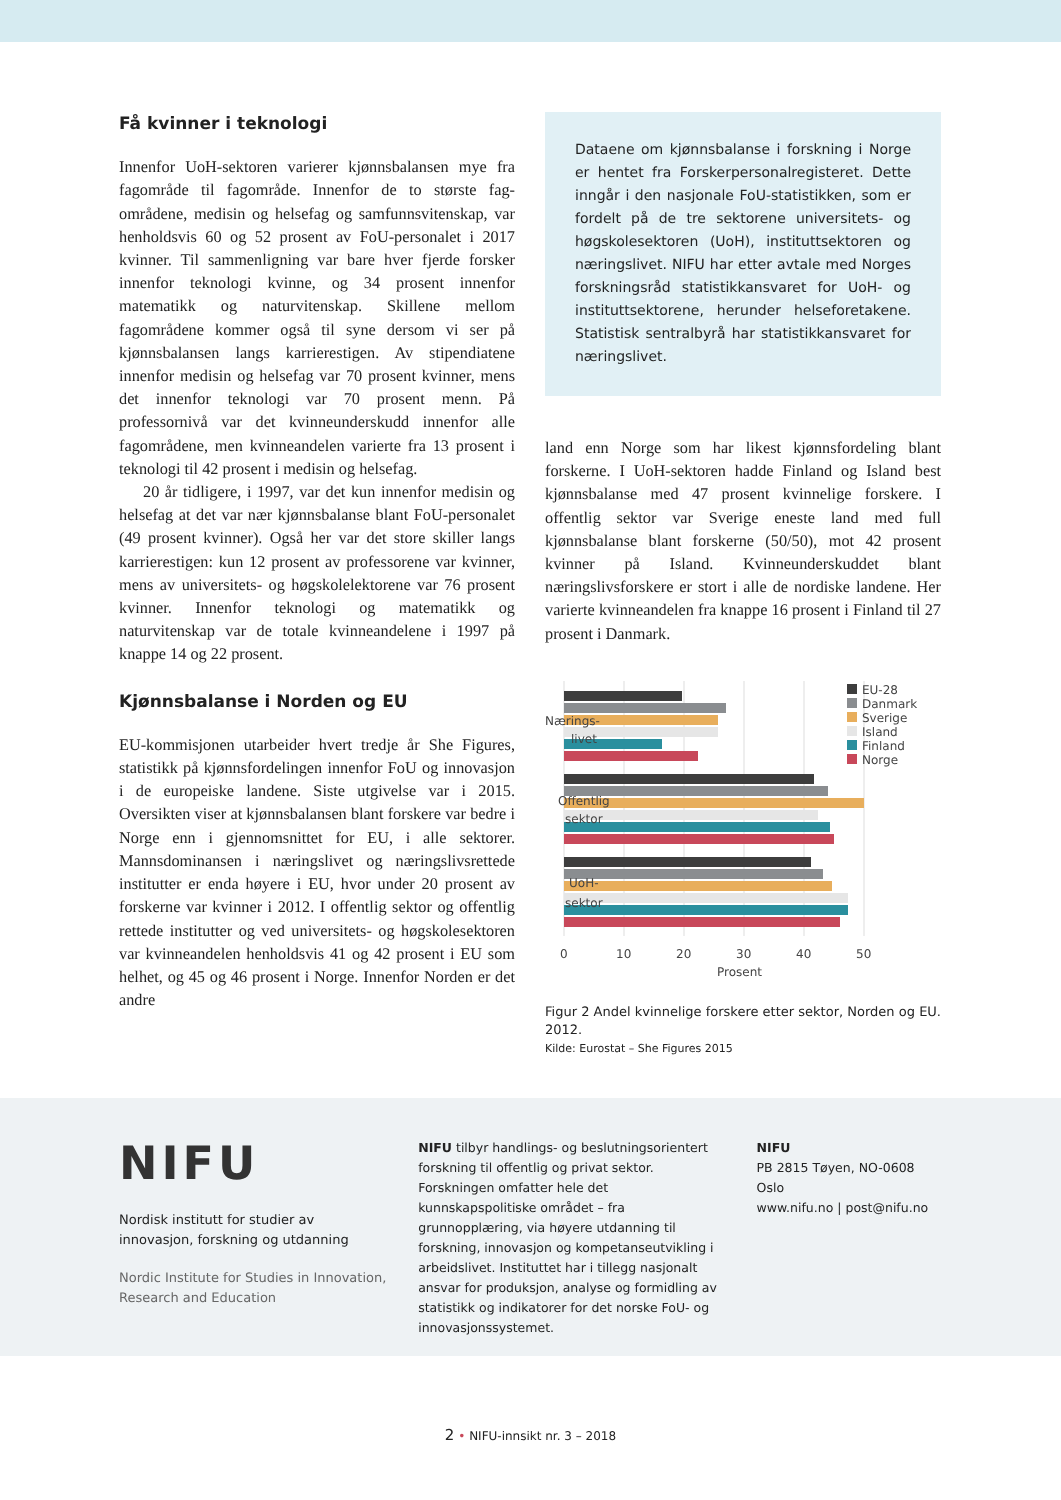Få kvinner i teknologi
Innenfor UoH-sektoren varierer kjønnsbalansen mye fra fagområde til fagområde. Innenfor de to største fag­områdene, medisin og helsefag og samfunnsvitenskap, var henholdsvis 60 og 52 prosent av FoU-personalet i 2017 kvinner. Til sammenligning var bare hver fjerde forsker innenfor teknologi kvinne, og 34 prosent innen­for matematikk og naturvitenskap. Skillene mellom fagområdene kommer også til syne dersom vi ser på kjønnsbalansen langs karrierestigen. Av stipendiatene innenfor medisin og helsefag var 70 prosent kvinner, mens det innenfor teknologi var 70 prosent menn. På professornivå var det kvinneunderskudd innenfor alle fagområdene, men kvinneandelen varierte fra 13 pro­sent i teknologi til 42 prosent i medisin og helsefag.
20 år tidligere, i 1997, var det kun innenfor medisin og helsefag at det var nær kjønnsbalanse blant FoU-personalet (49 prosent kvinner). Også her var det store skiller langs karrierestigen: kun 12 prosent av profes­sorene var kvinner, mens av universitets- og høgsko­lelektorene var 76 prosent kvinner. Innenfor teknologi og matematikk og naturvitenskap var de totale kvinne­andelene i 1997 på knappe 14 og 22 prosent.
Kjønnsbalanse i Norden og EU
EU-kommisjonen utarbeider hvert tredje år She Figu­res, statistikk på kjønnsfordelingen innenfor FoU og innovasjon i de europeiske landene. Siste utgivelse var i 2015. Oversikten viser at kjønnsbalansen blant for­skere var bedre i Norge enn i gjennomsnittet for EU, i alle sektorer. Mannsdominansen i næringslivet og næ­ringslivsrettede institutter er enda høyere i EU, hvor under 20 prosent av forskerne var kvinner i 2012. I offentlig sektor og offentlig rettede institutter og ved universitets- og høgskolesektoren var kvinneandelen henholdsvis 41 og 42 prosent i EU som helhet, og 45 og 46 prosent i Norge. Innenfor Norden er det andre
Dataene om kjønnsbalanse i forskning i Norge er hentet fra Forskerpersonalregisteret. Dette inngår i den nasjonale FoU-statistikken, som er fordelt på de tre sektorene universitets- og høgskolesekto­ren (UoH), instituttsektoren og næringslivet. NIFU har etter avtale med Norges forskningsråd statis­tikkansvaret for UoH- og instituttsektorene, her­under helseforetakene. Statistisk sentralbyrå har statistikkansvaret for næringslivet.
land enn Norge som har likest kjønnsfordeling blant forskerne. I UoH-sektoren hadde Finland og Island best kjønnsbalanse med 47 prosent kvinnelige forske­re. I offentlig sektor var Sverige eneste land med full kjønnsbalanse blant forskerne (50/50), mot 42 pro­sent kvinner på Island. Kvinneunderskuddet blant næringslivsforskere er stort i alle de nordiske landene. Her varierte kvinneandelen fra knappe 16 prosent i Finland til 27 prosent i Danmark.
Nærings-
livet
Offentlig
sektor
UoH-
sektor
EU-28
Danmark
Sverige
Island
Finland
Norge
0
10
20
30
40
50
Prosent
Figur 2 Andel kvinnelige forskere etter sektor, Norden og EU. 2012.
Kilde: Eurostat – She Figures 2015
NIFU
Nordisk institutt for studier av innovasjon, forskning og utdanning
Nordic Institute for Studies in Innovation, Research and Education
NIFU tilbyr handlings- og beslutningsorientert forskning til offentlig og privat sektor. Forskningen omfatter hele det kunnskapspolitiske området – fra grunnopplæring, via høyere utdanning til forskning, innovasjon og kompetanseutvikling i arbeidslivet. Instituttet har i tillegg nasjonalt ansvar for produksjon, analyse og formidling av statistikk og indikatorer for det norske FoU- og innovasjonssystemet.
NIFU
PB 2815 Tøyen, NO-0608 Oslo
www.nifu.no | post@nifu.no
2 • NIFU-innsikt nr. 3 – 2018